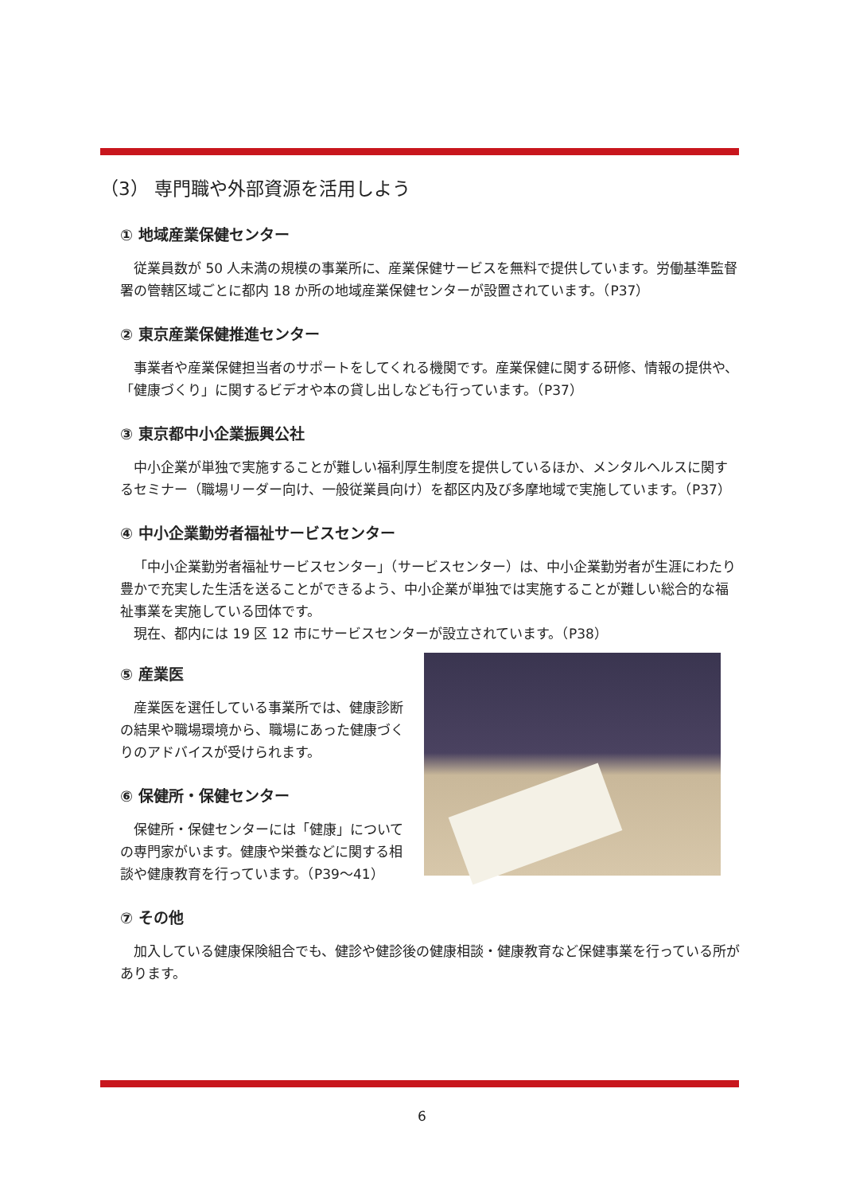（3） 専門職や外部資源を活用しよう
① 地域産業保健センター
従業員数が 50 人未満の規模の事業所に、産業保健サービスを無料で提供しています。労働基準監督署の管轄区域ごとに都内 18 か所の地域産業保健センターが設置されています。（P37）
② 東京産業保健推進センター
事業者や産業保健担当者のサポートをしてくれる機関です。産業保健に関する研修、情報の提供や、「健康づくり」に関するビデオや本の貸し出しなども行っています。（P37）
③ 東京都中小企業振興公社
中小企業が単独で実施することが難しい福利厚生制度を提供しているほか、メンタルヘルスに関するセミナー（職場リーダー向け、一般従業員向け）を都区内及び多摩地域で実施しています。（P37）
④ 中小企業勤労者福祉サービスセンター
「中小企業勤労者福祉サービスセンター」（サービスセンター）は、中小企業勤労者が生涯にわたり豊かで充実した生活を送ることができるよう、中小企業が単独では実施することが難しい総合的な福祉事業を実施している団体です。
現在、都内には 19 区 12 市にサービスセンターが設立されています。（P38）
⑤ 産業医
産業医を選任している事業所では、健康診断の結果や職場環境から、職場にあった健康づくりのアドバイスが受けられます。
⑥ 保健所・保健センター
保健所・保健センターには「健康」についての専門家がいます。健康や栄養などに関する相談や健康教育を行っています。（P39～41）
⑦ その他
加入している健康保険組合でも、健診や健診後の健康相談・健康教育など保健事業を行っている所があります。
6